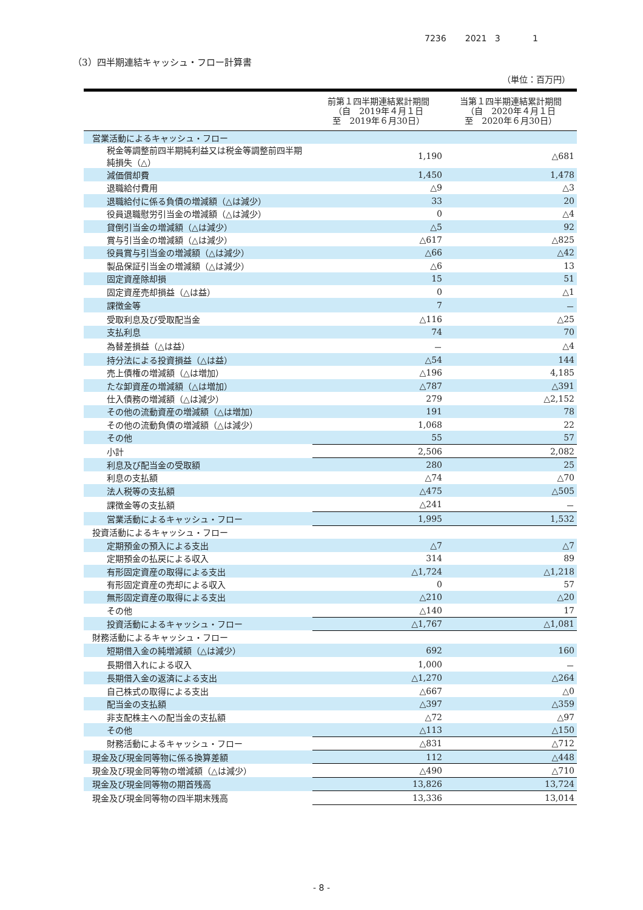7236 2021 3 1
（3）四半期連結キャッシュ・フロー計算書
（単位：百万円）
| | 前第１四半期連結累計期間 （自 2019年４月１日 至 2019年６月30日） | 当第１四半期連結累計期間 （自 2020年４月１日 至 2020年６月30日） |
| --- | --- | --- |
| 営業活動によるキャッシュ・フロー | | |
| 税金等調整前四半期純利益又は税金等調整前四半期純損失（△） | 1,190 | △681 |
| 減価償却費 | 1,450 | 1,478 |
| 退職給付費用 | △9 | △3 |
| 退職給付に係る負債の増減額（△は減少） | 33 | 20 |
| 役員退職慰労引当金の増減額（△は減少） | 0 | △4 |
| 貸倒引当金の増減額（△は減少） | △5 | 92 |
| 賞与引当金の増減額（△は減少） | △617 | △825 |
| 役員賞与引当金の増減額（△は減少） | △66 | △42 |
| 製品保証引当金の増減額（△は減少） | △6 | 13 |
| 固定資産除却損 | 15 | 51 |
| 固定資産売却損益（△は益） | 0 | △1 |
| 課徴金等 | 7 | － |
| 受取利息及び受取配当金 | △116 | △25 |
| 支払利息 | 74 | 70 |
| 為替差損益（△は益） | － | △4 |
| 持分法による投資損益（△は益） | △54 | 144 |
| 売上債権の増減額（△は増加） | △196 | 4,185 |
| たな卸資産の増減額（△は増加） | △787 | △391 |
| 仕入債務の増減額（△は減少） | 279 | △2,152 |
| その他の流動資産の増減額（△は増加） | 191 | 78 |
| その他の流動負債の増減額（△は減少） | 1,068 | 22 |
| その他 | 55 | 57 |
| 小計 | 2,506 | 2,082 |
| 利息及び配当金の受取額 | 280 | 25 |
| 利息の支払額 | △74 | △70 |
| 法人税等の支払額 | △475 | △505 |
| 課徴金等の支払額 | △241 | － |
| 営業活動によるキャッシュ・フロー | 1,995 | 1,532 |
| 投資活動によるキャッシュ・フロー | | |
| 定期預金の預入による支出 | △7 | △7 |
| 定期預金の払戻による収入 | 314 | 89 |
| 有形固定資産の取得による支出 | △1,724 | △1,218 |
| 有形固定資産の売却による収入 | 0 | 57 |
| 無形固定資産の取得による支出 | △210 | △20 |
| その他 | △140 | 17 |
| 投資活動によるキャッシュ・フロー | △1,767 | △1,081 |
| 財務活動によるキャッシュ・フロー | | |
| 短期借入金の純増減額（△は減少） | 692 | 160 |
| 長期借入れによる収入 | 1,000 | － |
| 長期借入金の返済による支出 | △1,270 | △264 |
| 自己株式の取得による支出 | △667 | △0 |
| 配当金の支払額 | △397 | △359 |
| 非支配株主への配当金の支払額 | △72 | △97 |
| その他 | △113 | △150 |
| 財務活動によるキャッシュ・フロー | △831 | △712 |
| 現金及び現金同等物に係る換算差額 | 112 | △448 |
| 現金及び現金同等物の増減額（△は減少） | △490 | △710 |
| 現金及び現金同等物の期首残高 | 13,826 | 13,724 |
| 現金及び現金同等物の四半期末残高 | 13,336 | 13,014 |
- 8 -